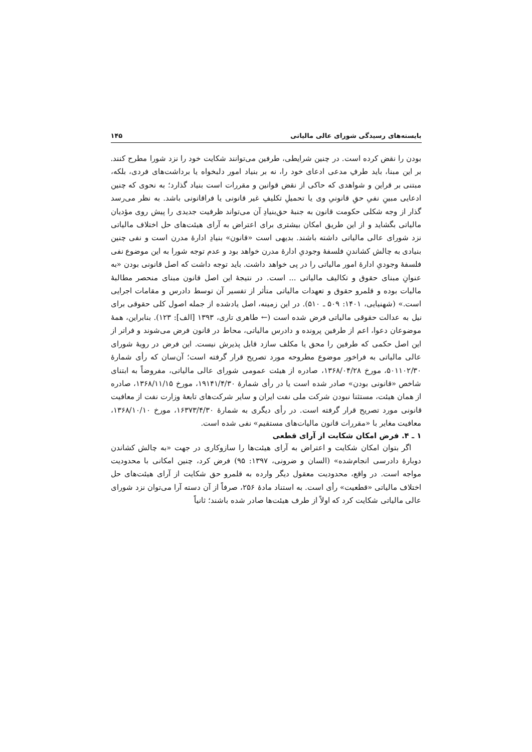بایسته‌های رسیدگی شورای عالی مالیاتی ۱۴۵
بودن را نقض کرده است. در چنین شرایطی، طرفین می‌توانند شکایت خود را نزد شورا مطرح کنند. بر این مبنا، باید طرفِ مدعی ادعای خود را، نه بر بنیاد امور دلبخواه یا برداشت‌های فردی، بلکه، مبتنی بر قراین و شواهدی که حاکی از نقض قوانین و مقررات است بنیاد گذارد؛ به نحوی که چنین ادعایی مبینِ نفیِ حقِ قانونیِ وی یا تحمیلِ تکلیفِ غیر قانونی یا فراقانونی باشد. به نظر می‌رسد گذار از وجه شکلی حکومت قانون به جنبهٔ حق‌بنیادِ آن می‌تواند ظرفیت جدیدی را پیش روی مؤدیان مالیاتی بگشاید و از این طریق امکان بیشتری برای اعتراض به آرای هیئت‌های حل اختلاف مالیاتی نزد شورای عالی مالیاتی داشته باشند. بدیهی است «قانون» بنیادِ ادارهٔ مدرن است و نفی چنین بنیادی به چالش کشاندنِ فلسفهٔ وجودیِ ادارهٔ مدرن خواهد بود و عدم توجه شورا به این موضوع نفی فلسفهٔ وجودیِ ادارهٔ امور مالیاتی را در پی خواهد داشت. باید توجه داشت که اصل قانونی بودن «به عنوانِ مبنای حقوق و تکالیف مالیاتی ... است. در نتیجهٔ این اصل قانون مبنای منحصر مطالبهٔ مالیات بوده و قلمرو حقوق و تعهدات مالیاتی متأثر از تفسیر آن توسط دادرس و مقامات اجرایی است.» (شهنیایی، ۱۴۰۱: ۵۰۹ ـ ۵۱۰). در این زمینه، اصل یادشده از جمله اصول کلی حقوقی برای نیل به عدالت حقوقی مالیاتی فرض شده است (← طاهری تاری، ۱۳۹۳ [الف]: ۱۲۳). بنابراین، همهٔ موضوعان دعوا، اعم از طرفین پرونده و دادرس مالیاتی، محاط در قانون فرض می‌شوند و فراتر از این اصل حکمی که طرفین را محق یا مکلف سازد قابل پذیرش نیست. این فرض در رویهٔ شورای عالی مالیاتی به فراخور موضوع مطروحه مورد تصریح قرار گرفته است؛ آن‌سان که رأی شمارهٔ ۵۰۱۱۰۲/۳۰، مورخ ۱۳۶۸/۰۴/۲۸، صادره از هیئت عمومی شورای عالی مالیاتی، مفروضاً به ابتنای شاخص «قانونی بودن» صادر شده است یا در رأی شمارهٔ ۱۹۱۴۱/۴/۳۰، مورخ ۱۳۶۸/۱۱/۱۵، صادره از همان هیئت، مستثنا نبودن شرکت ملی نفت ایران و سایر شرکت‌های تابعهٔ وزارت نفت از معافیت قانونی مورد تصریح قرار گرفته است. در رأی دیگری به شمارهٔ ۱۶۳۷۳/۴/۳۰، مورخ ۱۳۶۸/۱۰/۱۰، معافیت مغایر با «مقررات قانون مالیات‌های مستقیم» نفی شده است.
۱ ـ ۴. فرض امکان شکایت از آرای قطعی
اگر بتوان امکان شکایت و اعتراض به آرای هیئت‌ها را سازوکاری در جهت «به چالش کشاندن دوبارهٔ دادرسی انجام‌شده» (السان و ضرونی، ۱۳۹۷: ۹۵) فرض کرد، چنین امکانی با محدودیت مواجه است. در واقع، محدودیت معقول دیگر وارده به قلمرو حق شکایت از آرای هیئت‌های حل اختلاف مالیاتی «قطعیت» رأی است. به استناد مادهٔ ۲۵۶، صرفاً از آن دسته آرا می‌توان نزد شورای عالی مالیاتی شکایت کرد که اولاً از طرف هیئت‌ها صادر شده باشند؛ ثانیاً